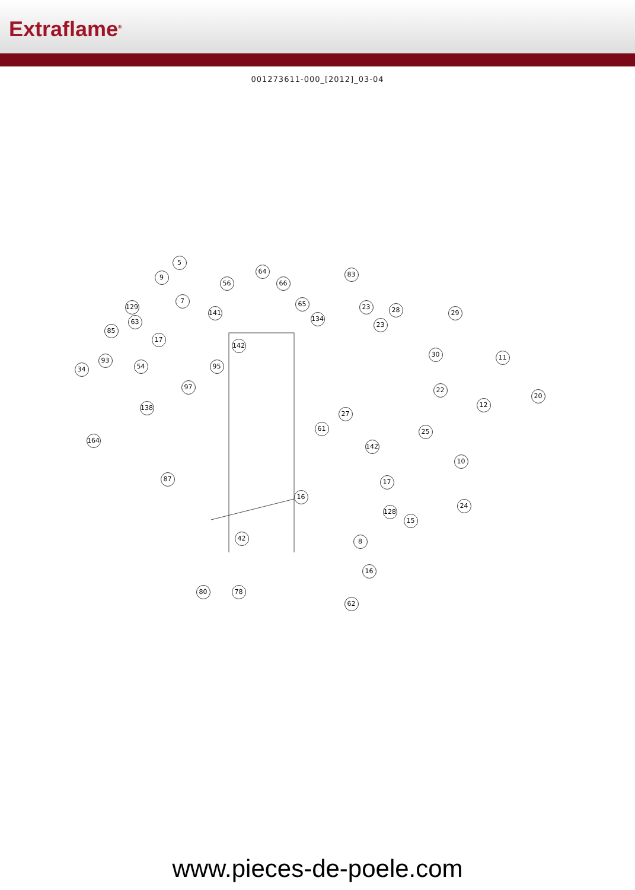Extraflame<sup>®</sup>
001273611-000_[2012]_03-04
5
9
56
64
66
83
7
129
141
65
134
23 28 29
63 23
85
17
142
30 11 93
54 95 34
97 22
20
138 12
27
61 25
164
142
10
87 17
16
24
128
15
8 42
16
80 78
62
www.pieces-de-poele.com